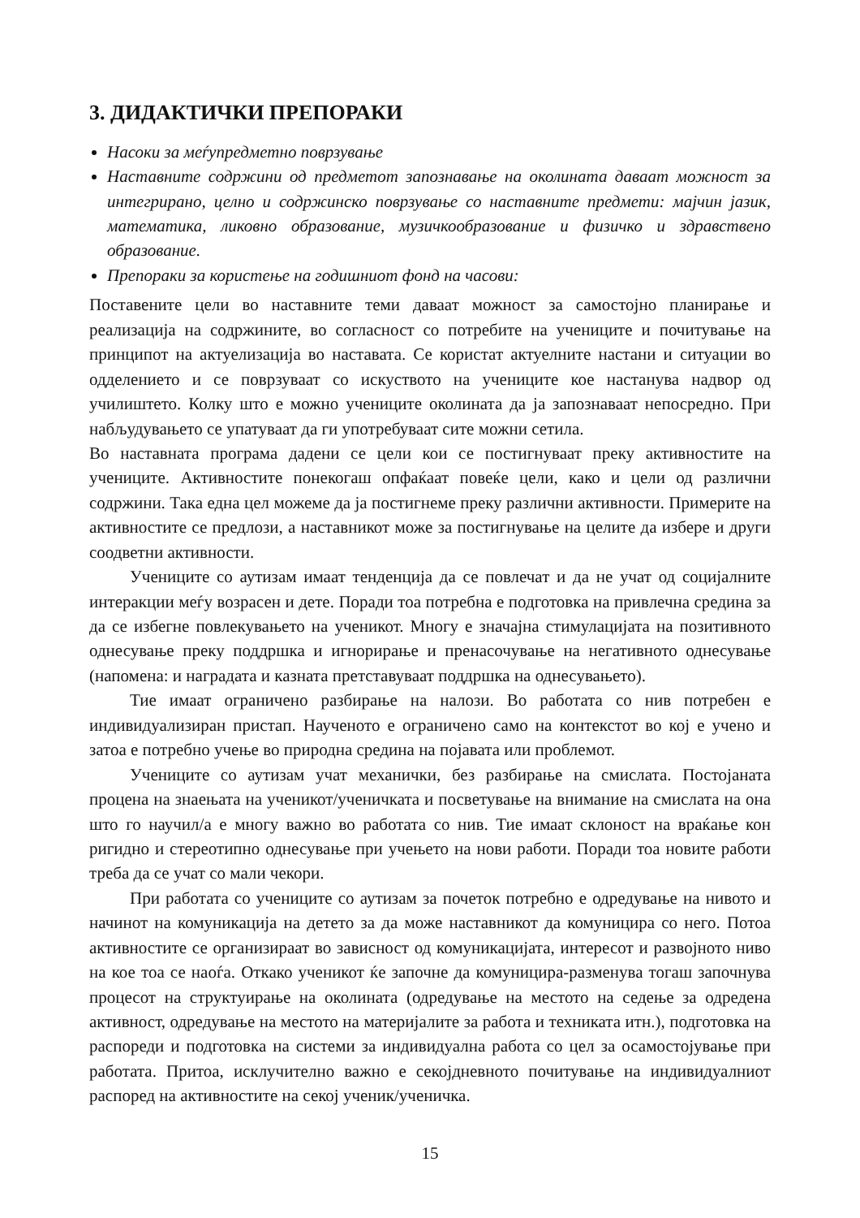3. ДИДАКТИЧКИ ПРЕПОРАКИ
Насоки за меѓупредметно поврзување
Наставните содржини од предметот запознавање на околината даваат можност за интегрирано, целно и содржинско поврзување со наставните предмети: мајчин јазик, математика, ликовно образование, музичкообразование и физичко и здравствено образование.
Препораки за користење на годишниот фонд на часови:
Поставените цели во наставните теми даваат можност за самостојно планирање и реализација на содржините, во согласност со потребите на учениците и почитување на принципот на актуелизација во наставата. Се користат актуелните настани и ситуации во одделението и се поврзуваат со искуството на учениците кое настанува надвор од училиштето. Колку што е можно учениците околината да ја запознаваат непосредно. При набљудувањето се упатуваат да ги употребуваат сите можни сетила.
Во наставната програма дадени се цели кои се постигнуваат преку активностите на учениците. Активностите понекогаш опфаќаат повеќе цели, како и цели од различни содржини. Така една цел можеме да ја постигнеме преку различни активности. Примерите на активностите се предлози, а наставникот може за постигнување на целите да избере и други соодветни активности.
Учениците со аутизам имаат тенденција да се повлечат и да не учат од социјалните интеракции меѓу возрасен и дете. Поради тоа потребна е подготовка на привлечна средина за да се избегне повлекувањето на ученикот. Многу е значајна стимулацијата на позитивното однесување преку поддршка и игнорирање и пренасочување на негативното однесување (напомена: и наградата и казната претставуваат поддршка на однесувањето).
Тие имаат ограничено разбирање на налози. Во работата со нив потребен е индивидуализиран пристап. Наученото е ограничено само на контекстот во кој е учено и затоа е потребно учење во природна средина на појавата или проблемот.
Учениците со аутизам учат механички, без разбирање на смислата. Постојаната процена на знаењата на ученикот/ученичката и посветување на внимание на смислата на она што го научил/а е многу важно во работата со нив. Тие имаат склоност на враќање кон ригидно и стереотипно однесување при учењето на нови работи. Поради тоа новите работи треба да се учат со мали чекори.
При работата со учениците со аутизам за почеток потребно е одредување на нивото и начинот на комуникација на детето за да може наставникот да комуницира со него. Потоа активностите се организираат во зависност од комуникацијата, интересот и развојното ниво на кое тоа се наоѓа. Откако ученикот ќе започне да комуницира-разменува тогаш започнува процесот на структуирање на околината (одредување на местото на седење за одредена активност, одредување на местото на материјалите за работа и техниката итн.), подготовка на распореди и подготовка на системи за индивидуална работа со цел за осамостојување при работата. Притоа, исклучително важно е секојдневното почитување на индивидуалниот распоред на активностите на секој ученик/ученичка.
15